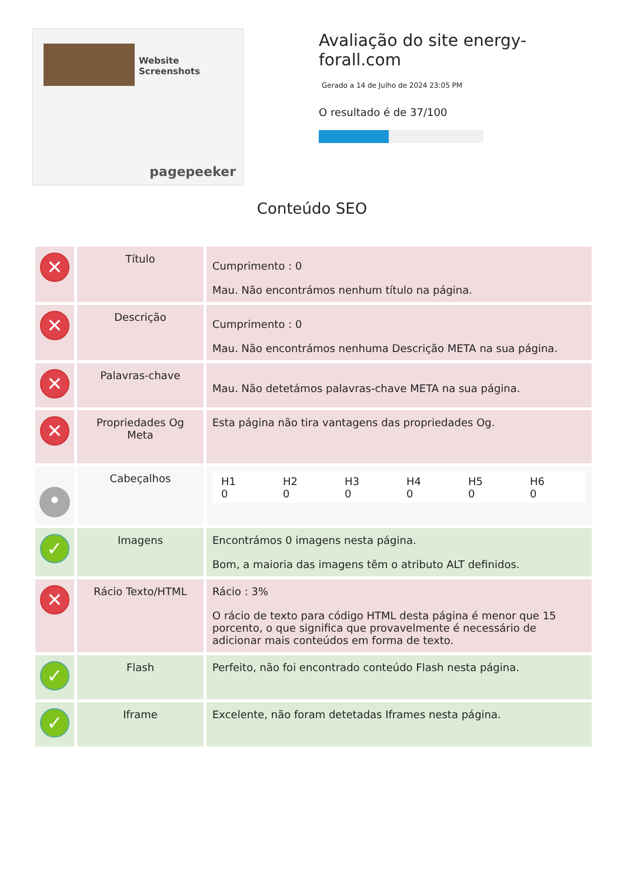Website Screenshots
pagepeeker
Avaliação do site energy-forall.com
Gerado a 14 de Julho de 2024 23:05 PM
O resultado é de 37/100
Conteúdo SEO
| ✕ | Título | Cumprimento : 0 Mau. Não encontrámos nenhum título na página. |
| ✕ | Descrição | Cumprimento : 0 Mau. Não encontrámos nenhuma Descrição META na sua página. |
| ✕ | Palavras-chave | Mau. Não detetámos palavras-chave META na sua página. |
| ✕ | Propriedades Og Meta | Esta página não tira vantagens das propriedades Og. |
| • | Cabeçalhos | / H1 0 / H2 0 / H3 0 / H4 0 / H5 0 / H6 0 / |
| ✓ | Imagens | Encontrámos 0 imagens nesta página. Bom, a maioria das imagens têm o atributo ALT definidos. |
| ✕ | Rácio Texto/HTML | Rácio : 3% O rácio de texto para código HTML desta página é menor que 15 porcento, o que significa que provavelmente é necessário de adicionar mais conteúdos em forma de texto. |
| ✓ | Flash | Perfeito, não foi encontrado conteúdo Flash nesta página. |
| ✓ | Iframe | Excelente, não foram detetadas Iframes nesta página. |